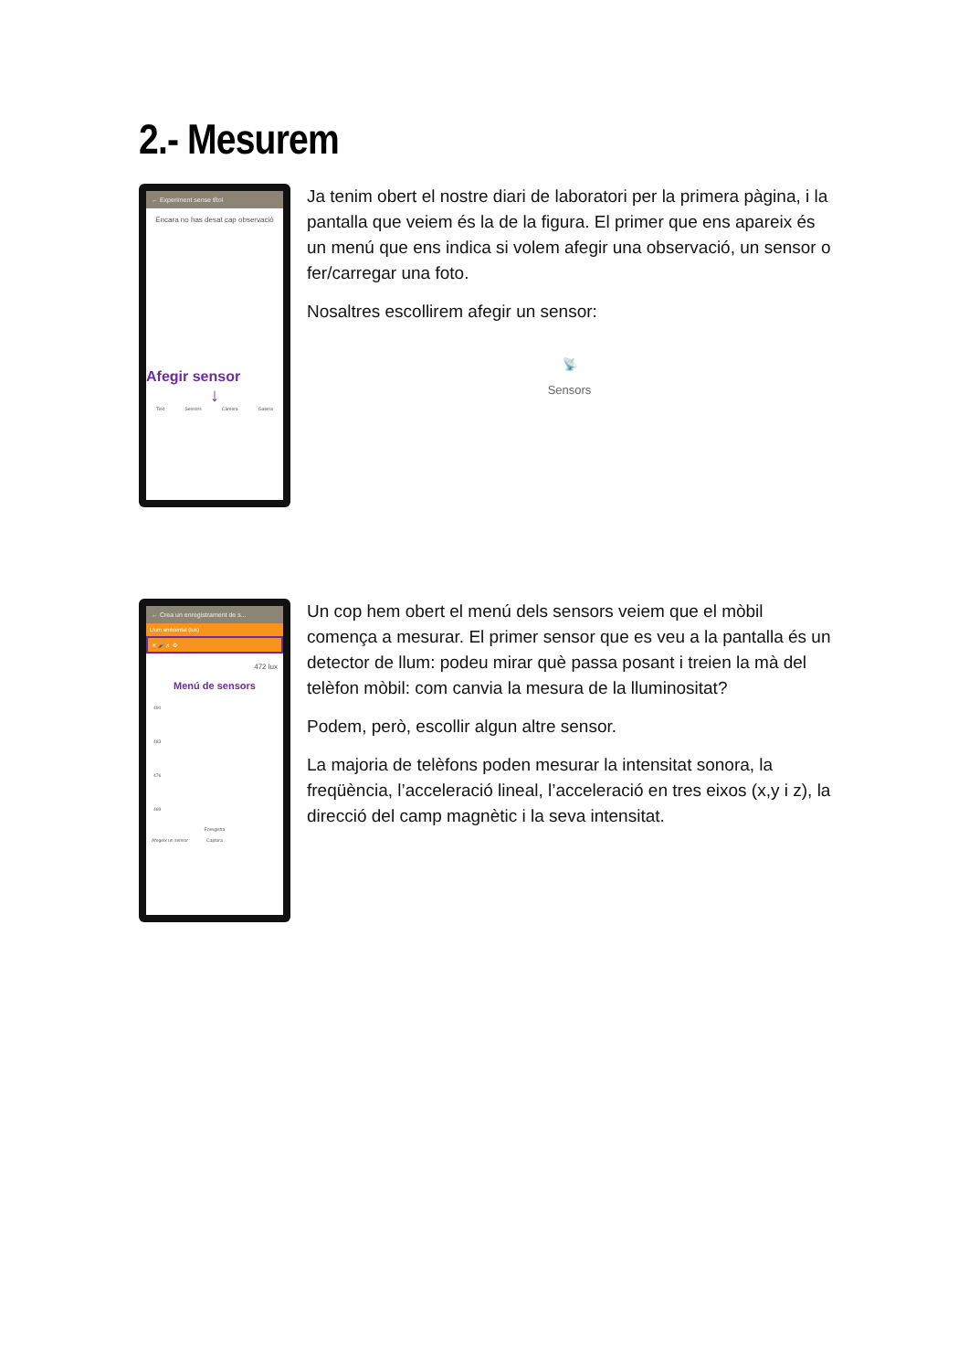2.- Mesurem
← Experiment sense títol
Encara no has desat cap observació
Afegir sensor
↓
Text Sensors Càmera Galeria
Ja tenim obert el nostre diari de laboratori per la primera pàgina, i la pantalla que veiem és la de la figura. El primer que ens apareix és un menú que ens indica si volem afegir una observació, un sensor o fer/carregar una foto.
Nosaltres escollirem afegir un sensor:
📡
Sensors
← Crea un enregistrament de s...
Llum ambiental (lux)
☀ 🎤 ♬ ⚙
472 lux
Menú de sensors
490
483
476
469
Enregistra
Afegeix un sensor Captura
Un cop hem obert el menú dels sensors veiem que el mòbil comença a mesurar. El primer sensor que es veu a la pantalla és un detector de llum: podeu mirar què passa posant i treien la mà del telèfon mòbil: com canvia la mesura de la lluminositat?
Podem, però, escollir algun altre sensor.
La majoria de telèfons poden mesurar la intensitat sonora, la freqüència, l’acceleració lineal, l’acceleració en tres eixos (x,y i z), la direcció del camp magnètic i la seva intensitat.